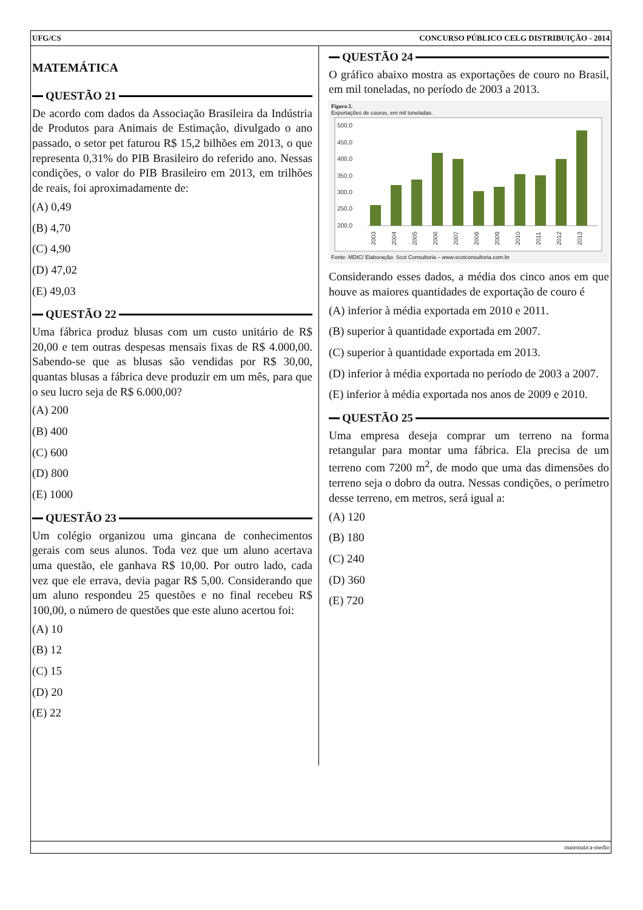UFG/CS CONCURSO PÚBLICO CELG DISTRIBUIÇÃO - 2014
MATEMÁTICA
QUESTÃO 21
De acordo com dados da Associação Brasileira da Indústria de Produtos para Animais de Estimação, divulgado o ano passado, o setor pet faturou R$ 15,2 bilhões em 2013, o que representa 0,31% do PIB Brasileiro do referido ano. Nessas condições, o valor do PIB Brasileiro em 2013, em trilhões de reais, foi aproximadamente de:
(A) 0,49
(B) 4,70
(C) 4,90
(D) 47,02
(E) 49,03
QUESTÃO 22
Uma fábrica produz blusas com um custo unitário de R$ 20,00 e tem outras despesas mensais fixas de R$ 4.000,00. Sabendo-se que as blusas são vendidas por R$ 30,00, quantas blusas a fábrica deve produzir em um mês, para que o seu lucro seja de R$ 6.000,00?
(A) 200
(B) 400
(C) 600
(D) 800
(E) 1000
QUESTÃO 23
Um colégio organizou uma gincana de conhecimentos gerais com seus alunos. Toda vez que um aluno acertava uma questão, ele ganhava R$ 10,00. Por outro lado, cada vez que ele errava, devia pagar R$ 5,00. Considerando que um aluno respondeu 25 questões e no final recebeu R$ 100,00, o número de questões que este aluno acertou foi:
(A) 10
(B) 12
(C) 15
(D) 20
(E) 22
QUESTÃO 24
O gráfico abaixo mostra as exportações de couro no Brasil, em mil toneladas, no período de 2003 a 2013.
Figura 2.
Exportações de couros, em mil toneladas.
500,0
450,0
400,0
350,0
300,0
250,0
200,0
2003
2004
2005
2006
2007
2008
2009
2010
2011
2012
2013
Fonte: MDIC/ Elaboração: Scot Consultoria – www.scotconsultoria.com.br
Considerando esses dados, a média dos cinco anos em que houve as maiores quantidades de exportação de couro é
(A) inferior à média exportada em 2010 e 2011.
(B) superior à quantidade exportada em 2007.
(C) superior à quantidade exportada em 2013.
(D) inferior à média exportada no período de 2003 a 2007.
(E) inferior à média exportada nos anos de 2009 e 2010.
QUESTÃO 25
Uma empresa deseja comprar um terreno na forma retangular para montar uma fábrica. Ela precisa de um terreno com 7200 m<sup>2</sup>, de modo que uma das dimensões do terreno seja o dobro da outra. Nessas condições, o perímetro desse terreno, em metros, será igual a:
(A) 120
(B) 180
(C) 240
(D) 360
(E) 720
matematica-medio